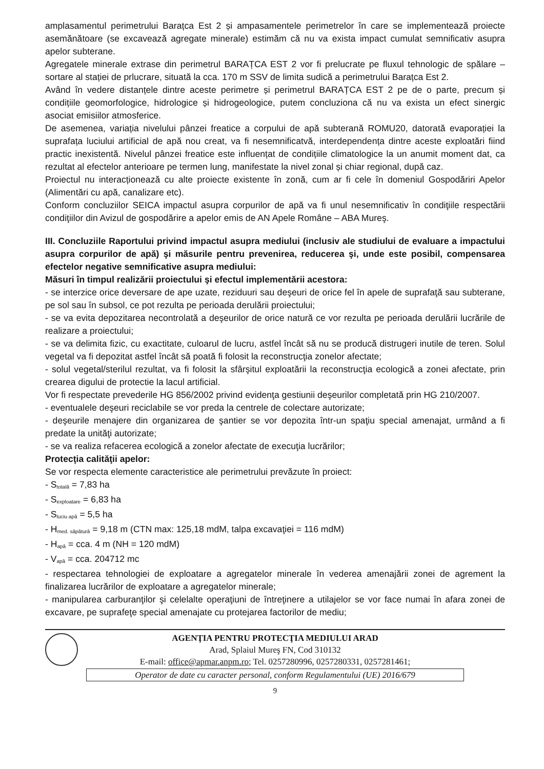amplasamentul perimetrului Barațca Est 2 și ampasamentele perimetrelor în care se implementează proiecte asemănătoare (se excavează agregate minerale) estimăm că nu va exista impact cumulat semnificativ asupra apelor subterane.
Agregatele minerale extrase din perimetrul BARAȚCA EST 2 vor fi prelucrate pe fluxul tehnologic de spălare – sortare al stației de prlucrare, situată la cca. 170 m SSV de limita sudică a perimetrului Barațca Est 2.
Având în vedere distanțele dintre aceste perimetre și perimetrul BARAȚCA EST 2 pe de o parte, precum și condițiile geomorfologice, hidrologice și hidrogeologice, putem concluziona că nu va exista un efect sinergic asociat emisiilor atmosferice.
De asemenea, variația nivelului pânzei freatice a corpului de apă subterană ROMU20, datorată evaporației la suprafața luciului artificial de apă nou creat, va fi nesemnificatvă, interdependența dintre aceste exploatări fiind practic inexistentă. Nivelul pânzei freatice este influențat de condițiile climatologice la un anumit moment dat, ca rezultat al efectelor anterioare pe termen lung, manifestate la nivel zonal și chiar regional, după caz.
Proiectul nu interacționează cu alte proiecte existente în zonă, cum ar fi cele în domeniul Gospodăriri Apelor (Alimentări cu apă, canalizare etc).
Conform concluziilor SEICA impactul asupra corpurilor de apă va fi unul nesemnificativ în condiţiile respectării condiţiilor din Avizul de gospodărire a apelor emis de AN Apele Române – ABA Mureş.
III. Concluziile Raportului privind impactul asupra mediului (inclusiv ale studiului de evaluare a impactului asupra corpurilor de apă) şi măsurile pentru prevenirea, reducerea şi, unde este posibil, compensarea efectelor negative semnificative asupra mediului:
Măsuri în timpul realizării proiectului şi efectul implementării acestora:
- se interzice orice deversare de ape uzate, reziduuri sau deşeuri de orice fel în apele de suprafaţă sau subterane, pe sol sau în subsol, ce pot rezulta pe perioada derulării proiectului;
- se va evita depozitarea necontrolată a deşeurilor de orice natură ce vor rezulta pe perioada derulării lucrările de realizare a proiectului;
- se va delimita fizic, cu exactitate, culoarul de lucru, astfel încât să nu se producă distrugeri inutile de teren. Solul vegetal va fi depozitat astfel încât să poată fi folosit la reconstrucţia zonelor afectate;
- solul vegetal/sterilul rezultat, va fi folosit la sfârşitul exploatării la reconstrucţia ecologică a zonei afectate, prin crearea digului de protectie la lacul artificial.
Vor fi respectate prevederile HG 856/2002 privind evidenţa gestiunii deşeurilor completată prin HG 210/2007.
- eventualele deşeuri reciclabile se vor preda la centrele de colectare autorizate;
- deşeurile menajere din organizarea de şantier se vor depozita într-un spaţiu special amenajat, urmând a fi predate la unităţi autorizate;
- se va realiza refacerea ecologică a zonelor afectate de execuţia lucrărilor;
Protecţia calităţii apelor:
Se vor respecta elemente caracteristice ale perimetrului prevăzute în proiect:
- S<sub>totală</sub> = 7,83 ha
- S<sub>exploatare</sub> = 6,83 ha
- S<sub>luciu apă</sub> = 5,5 ha
- H<sub>med. săpătură</sub> = 9,18 m (CTN max: 125,18 mdM, talpa excavaţiei = 116 mdM)
- H<sub>apă</sub> = cca. 4 m (NH = 120 mdM)
- V<sub>apă</sub> = cca. 204712 mc
- respectarea tehnologiei de exploatare a agregatelor minerale în vederea amenajării zonei de agrement la finalizarea lucrărilor de exploatare a agregatelor minerale;
- manipularea carburanţilor şi celelalte operaţiuni de întreţinere a utilajelor se vor face numai în afara zonei de excavare, pe suprafeţe special amenajate cu protejarea factorilor de mediu;
AGENŢIA PENTRU PROTECŢIA MEDIULUI ARAD
Arad, Splaiul Mureş FN, Cod 310132
E-mail: office@apmar.anpm.ro; Tel. 0257280996, 0257280331, 0257281461;
Operator de date cu caracter personal, conform Regulamentului (UE) 2016/679
9